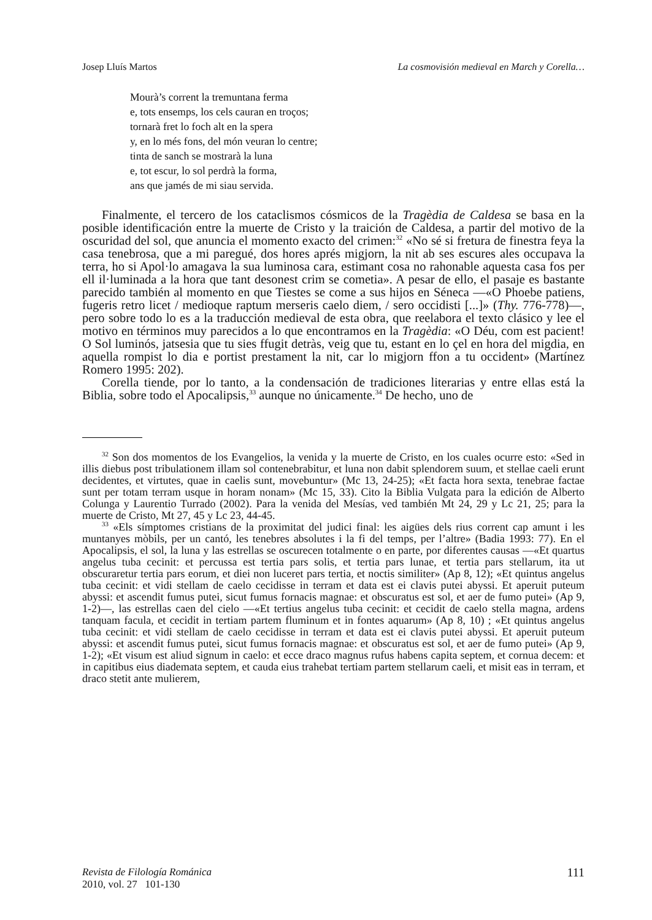Josep Lluís Martos La cosmovisión medieval en March y Corella…
Mourà’s corrent la tremuntana ferma
e, tots ensemps, los cels cauran en troços;
tornarà fret lo foch alt en la spera
y, en lo més fons, del món veuran lo centre;
tinta de sanch se mostrarà la luna
e, tot escur, lo sol perdrà la forma,
ans que jamés de mi siau servida.
Finalmente, el tercero de los cataclismos cósmicos de la Tragèdia de Caldesa se basa en la posible identificación entre la muerte de Cristo y la traición de Caldesa, a partir del motivo de la oscuridad del sol, que anuncia el momento exacto del crimen:<sup>32</sup> «No sé si fretura de finestra feya la casa tenebrosa, que a mi paregué, dos hores aprés migjorn, la nit ab ses escures ales occupava la terra, ho si Apol·lo amagava la sua luminosa cara, estimant cosa no rahonable aquesta casa fos per ell il·luminada a la hora que tant desonest crim se cometia». A pesar de ello, el pasaje es bastante parecido también al momento en que Tiestes se come a sus hijos en Séneca —«O Phoebe patiens, fugeris retro licet / medioque raptum merseris caelo diem, / sero occidisti [...]» (Thy. 776-778)—, pero sobre todo lo es a la traducción medieval de esta obra, que reelabora el texto clásico y lee el motivo en términos muy parecidos a lo que encontramos en la Tragèdia: «O Déu, com est pacient! O Sol luminós, jatsesia que tu sies ffugit detràs, veig que tu, estant en lo çel en hora del migdia, en aquella rompist lo dia e portist prestament la nit, car lo migjorn ffon a tu occident» (Martínez Romero 1995: 202).
Corella tiende, por lo tanto, a la condensación de tradiciones literarias y entre ellas está la Biblia, sobre todo el Apocalipsis,<sup>33</sup> aunque no únicamente.<sup>34</sup> De hecho, uno de
<sup>32</sup> Son dos momentos de los Evangelios, la venida y la muerte de Cristo, en los cuales ocurre esto: «Sed in illis diebus post tribulationem illam sol contenebrabitur, et luna non dabit splendorem suum, et stellae caeli erunt decidentes, et virtutes, quae in caelis sunt, movebuntur» (Mc 13, 24-25); «Et facta hora sexta, tenebrae factae sunt per totam terram usque in horam nonam» (Mc 15, 33). Cito la Biblia Vulgata para la edición de Alberto Colunga y Laurentio Turrado (2002). Para la venida del Mesías, ved también Mt 24, 29 y Lc 21, 25; para la muerte de Cristo, Mt 27, 45 y Lc 23, 44-45.
<sup>33</sup> «Els símptomes cristians de la proximitat del judici final: les aigües dels rius corrent cap amunt i les muntanyes mòbils, per un cantó, les tenebres absolutes i la fi del temps, per l’altre» (Badia 1993: 77). En el Apocalipsis, el sol, la luna y las estrellas se oscurecen totalmente o en parte, por diferentes causas —«Et quartus angelus tuba cecinit: et percussa est tertia pars solis, et tertia pars lunae, et tertia pars stellarum, ita ut obscuraretur tertia pars eorum, et diei non luceret pars tertia, et noctis similiter» (Ap 8, 12); «Et quintus angelus tuba cecinit: et vidi stellam de caelo cecidisse in terram et data est ei clavis putei abyssi. Et aperuit puteum abyssi: et ascendit fumus putei, sicut fumus fornacis magnae: et obscuratus est sol, et aer de fumo putei» (Ap 9, 1-2)—, las estrellas caen del cielo —«Et tertius angelus tuba cecinit: et cecidit de caelo stella magna, ardens tanquam facula, et cecidit in tertiam partem fluminum et in fontes aquarum» (Ap 8, 10) ; «Et quintus angelus tuba cecinit: et vidi stellam de caelo cecidisse in terram et data est ei clavis putei abyssi. Et aperuit puteum abyssi: et ascendit fumus putei, sicut fumus fornacis magnae: et obscuratus est sol, et aer de fumo putei» (Ap 9, 1-2); «Et visum est aliud signum in caelo: et ecce draco magnus rufus habens capita septem, et cornua decem: et in capitibus eius diademata septem, et cauda eius trahebat tertiam partem stellarum caeli, et misit eas in terram, et draco stetit ante mulierem,
Revista de Filología Románica
2010, vol. 27 101-130 111